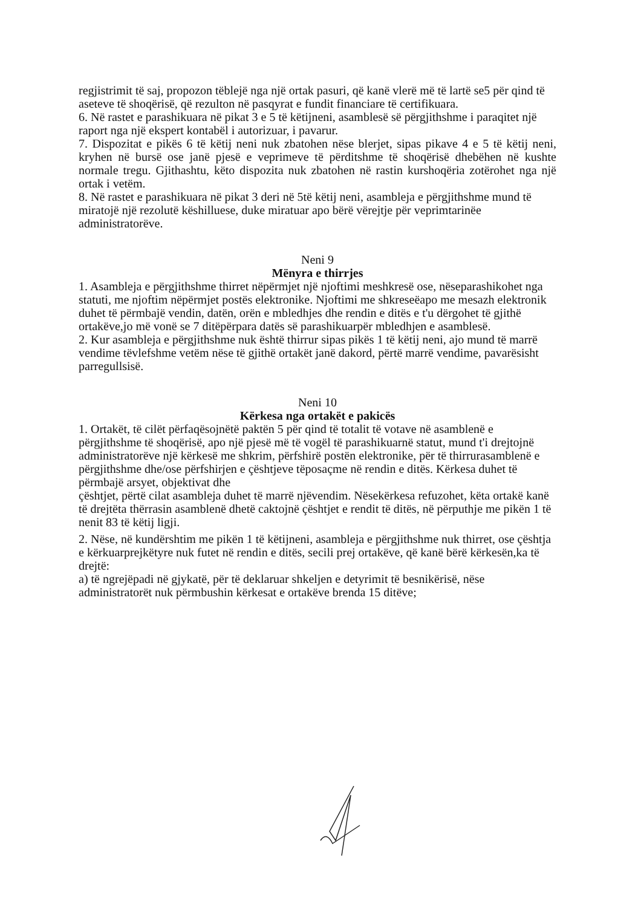regjistrimit të saj, propozon tëblejë nga një ortak pasuri, që kanë vlerë më të lartë se5 për qind të aseteve të shoqërisë, që rezulton në pasqyrat e fundit financiare të certifikuara.
6. Në rastet e parashikuara në pikat 3 e 5 të këtijneni, asamblesë së përgjithshme i paraqitet një raport nga një ekspert kontabël i autorizuar, i pavarur.
7. Dispozitat e pikës 6 të këtij neni nuk zbatohen nëse blerjet, sipas pikave 4 e 5 të këtij neni, kryhen në bursë ose janë pjesë e veprimeve të përditshme të shoqërisë dhebëhen në kushte normale tregu. Gjithashtu, këto dispozita nuk zbatohen në rastin kurshoqëria zotërohet nga një ortak i vetëm.
8. Në rastet e parashikuara në pikat 3 deri në 5të këtij neni, asambleja e përgjithshme mund të miratojë një rezolutë këshilluese, duke miratuar apo bërë vërejtje për veprimtarinëe administratorëve.
Neni 9
Mënyra e thirrjes
1. Asambleja e përgjithshme thirret nëpërmjet një njoftimi meshkresë ose, nëseparashikohet nga statuti, me njoftim nëpërmjet postës elektronike. Njoftimi me shkreseëapo me mesazh elektronik duhet të përmbajë vendin, datën, orën e mbledhjes dhe rendin e ditës e t'u dërgohet të gjithë ortakëve,jo më vonë se 7 ditëpërpara datës së parashikuarpër mbledhjen e asamblesë.
2. Kur asambleja e përgjithshme nuk është thirrur sipas pikës 1 të këtij neni, ajo mund të marrë vendime tëvlefshme vetëm nëse të gjithë ortakët janë dakord, përtë marrë vendime, pavarësisht parregullsisë.
Neni 10
Kërkesa nga ortakët e pakicës
1. Ortakët, të cilët përfaqësojnëtë paktën 5 për qind të totalit të votave në asamblenë e përgjithshme të shoqërisë, apo një pjesë më të vogël të parashikuarnë statut, mund t'i drejtojnë administratorëve një kërkesë me shkrim, përfshirë postën elektronike, për të thirrurasamblenë e përgjithshme dhe/ose përfshirjen e çështjeve tëposaçme në rendin e ditës. Kërkesa duhet të përmbajë arsyet, objektivat dhe
çështjet, përtë cilat asambleja duhet të marrë njëvendim. Nësekërkesa refuzohet, këta ortakë kanë të drejtëta thërrasin asamblenë dhetë caktojnë çështjet e rendit të ditës, në përputhje me pikën 1 të nenit 83 të këtij ligji.
2. Nëse, në kundërshtim me pikën 1 të këtijneni, asambleja e përgjithshme nuk thirret, ose çështja e kërkuarprejkëtyre nuk futet në rendin e ditës, secili prej ortakëve, që kanë bërë kërkesën,ka të drejtë:
a) të ngrejëpadi në gjykatë, për të deklaruar shkeljen e detyrimit të besnikërisë, nëse administratorët nuk përmbushin kërkesat e ortakëve brenda 15 ditëve;